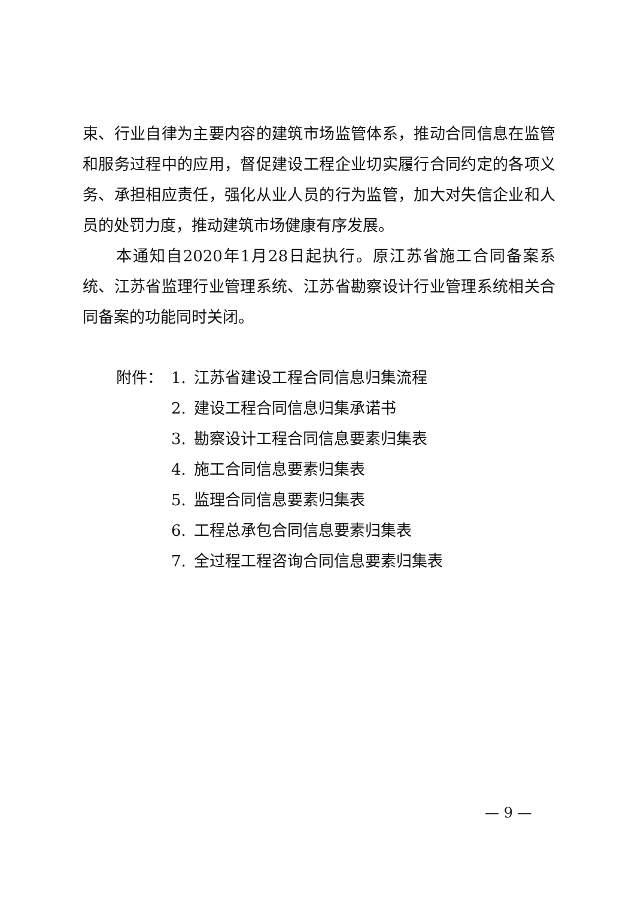束、行业自律为主要内容的建筑市场监管体系，推动合同信息在监管和服务过程中的应用，督促建设工程企业切实履行合同约定的各项义务、承担相应责任，强化从业人员的行为监管，加大对失信企业和人员的处罚力度，推动建筑市场健康有序发展。
本通知自2020年1月28日起执行。原江苏省施工合同备案系统、江苏省监理行业管理系统、江苏省勘察设计行业管理系统相关合同备案的功能同时关闭。
附件： 1. 江苏省建设工程合同信息归集流程
2. 建设工程合同信息归集承诺书
3. 勘察设计工程合同信息要素归集表
4. 施工合同信息要素归集表
5. 监理合同信息要素归集表
6. 工程总承包合同信息要素归集表
7. 全过程工程咨询合同信息要素归集表
— 9 —